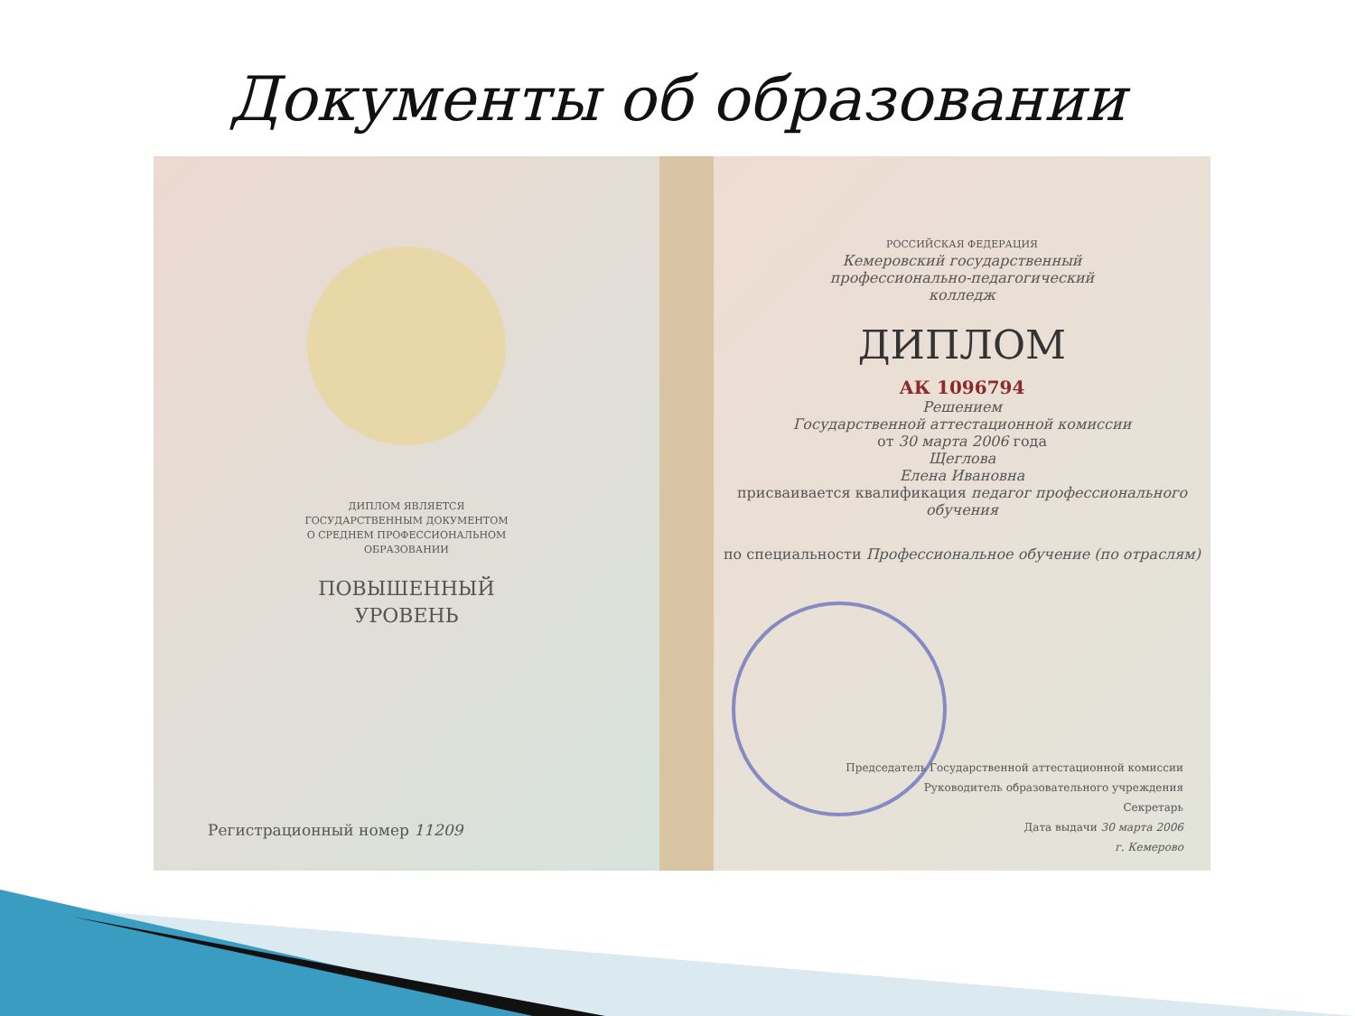Документы об образовании
ДИПЛОМ ЯВЛЯЕТСЯ
ГОСУДАРСТВЕННЫМ ДОКУМЕНТОМ
О СРЕДНЕМ ПРОФЕССИОНАЛЬНОМ
ОБРАЗОВАНИИ
ПОВЫШЕННЫЙ
УРОВЕНЬ
Регистрационный номер 11209
РОССИЙСКАЯ ФЕДЕРАЦИЯ
Кемеровский государственный
профессионально-педагогический
колледж
ДИПЛОМ
АК 1096794
Решением
Государственной аттестационной комиссии
от 30 марта 2006 года
Щеглова
Елена Ивановна
присваивается квалификация педагог профессионального обучения
по специальности Профессиональное обучение (по отраслям)
Председатель Государственной аттестационной комиссии
Руководитель образовательного учреждения
Секретарь
Дата выдачи 30 марта 2006
г. Кемерово